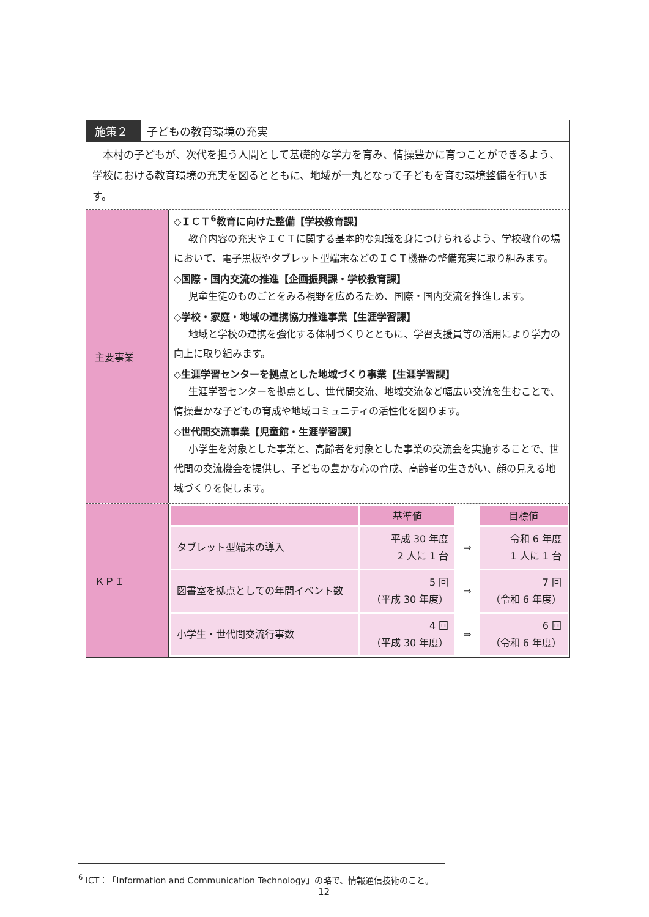施策２ 子どもの教育環境の充実
　本村の子どもが、次代を担う人間として基礎的な学力を育み、情操豊かに育つことができるよう、学校における教育環境の充実を図るとともに、地域が一丸となって子どもを育む環境整備を行います。
主要事業
◇ＩＣＴ<sup>6</sup>教育に向けた整備【学校教育課】
教育内容の充実やＩＣＴに関する基本的な知識を身につけられるよう、学校教育の場において、電子黒板やタブレット型端末などのＩＣＴ機器の整備充実に取り組みます。
◇国際・国内交流の推進【企画振興課・学校教育課】
児童生徒のものごとをみる視野を広めるため、国際・国内交流を推進します。
◇学校・家庭・地域の連携協力推進事業【生涯学習課】
地域と学校の連携を強化する体制づくりとともに、学習支援員等の活用により学力の向上に取り組みます。
◇生涯学習センターを拠点とした地域づくり事業【生涯学習課】
生涯学習センターを拠点とし、世代間交流、地域交流など幅広い交流を生むことで、情操豊かな子どもの育成や地域コミュニティの活性化を図ります。
◇世代間交流事業【児童館・生涯学習課】
小学生を対象とした事業と、高齢者を対象とした事業の交流会を実施することで、世代間の交流機会を提供し、子どもの豊かな心の育成、高齢者の生きがい、顔の見える地域づくりを促します。
ＫＰＩ
| | 基準値 | | 目標値 |
| --- | --- | --- | --- |
| タブレット型端末の導入 | 平成 30 年度 2 人に 1 台 | ⇒ | 令和 6 年度 1 人に 1 台 |
| 図書室を拠点としての年間イベント数 | 5 回 （平成 30 年度） | ⇒ | 7 回 （令和 6 年度） |
| 小学生・世代間交流行事数 | 4 回 （平成 30 年度） | ⇒ | 6 回 （令和 6 年度） |
<sup>6</sup> ICT：「Information and Communication Technology」の略で、情報通信技術のこと。
12